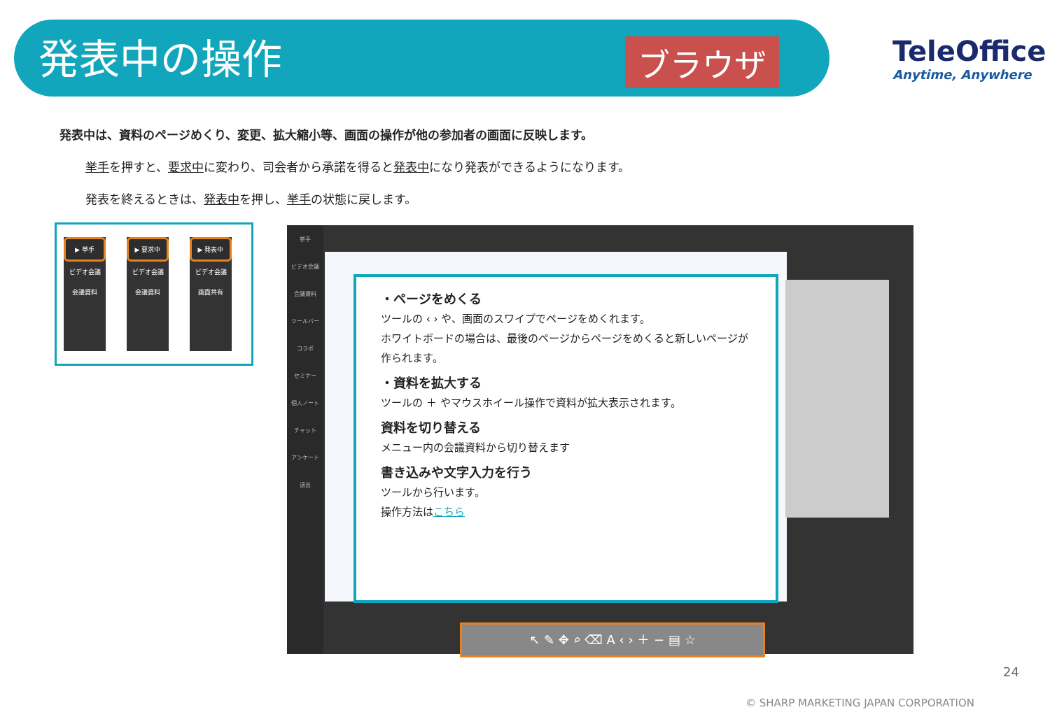発表中の操作 ブラウザ TeleOffice
Anytime, Anywhere
発表中は、資料のページめくり、変更、拡大縮小等、画面の操作が他の参加者の画面に反映します。
挙手を押すと、要求中に変わり、司会者から承諾を得ると発表中になり発表ができるようになります。
発表を終えるときは、発表中を押し、挙手の状態に戻します。
▶ 挙手
ビデオ会議
会議資料
▶ 要求中
ビデオ会議
会議資料
▶ 発表中
ビデオ会議
画面共有
挙手
ビデオ会議
会議資料
ツールバー
コラボ
セミナー
個人ノート
チャット
アンケート
退出
・ページをめくる
ツールの ‹ › や、画面のスワイプでページをめくれます。
ホワイトボードの場合は、最後のページからページをめくると新しいページが作られます。
・資料を拡大する
ツールの ＋ やマウスホイール操作で資料が拡大表示されます。
資料を切り替える
メニュー内の会議資料から切り替えます
書き込みや文字入力を行う
ツールから行います。
操作方法はこちら
↖ ✎ ✥ ⌕ ⌫ A ‹ › ＋ − ▤ ☆
24
© SHARP MARKETING JAPAN CORPORATION